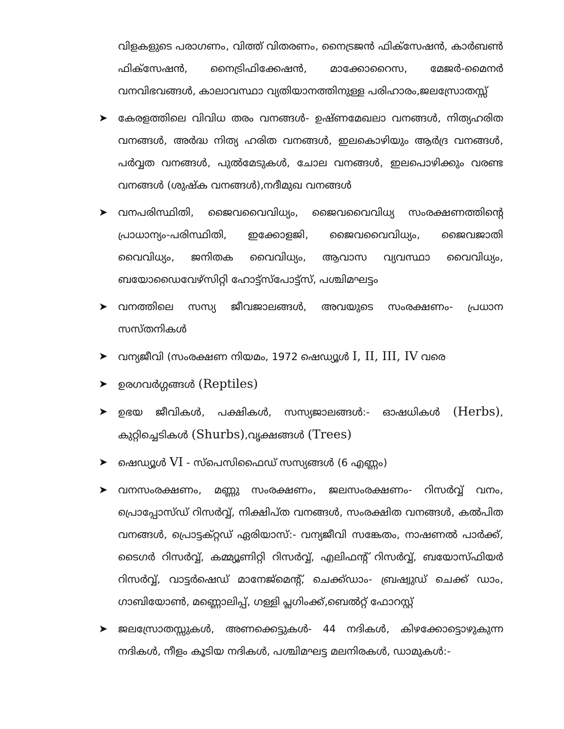വിളകളുടെ പരാഗണം, വിത്ത് വിതരണം, നൈട്രജൻ ഫിക്സേഷൻ, കാർബൺ ഫിക്സേഷൻ, നൈട്രിഫിക്കേഷൻ, മാക്കോറൈസ, മേജർ-മൈനർ വനവിഭവങ്ങൾ, കാലാവസ്ഥാ വ്യതിയാനത്തിനുള്ള പരിഹാരം,ജലസ്രോതസ്സ്
➤ കേരളത്തിലെ വിവിധ തരം വനങ്ങൾ- ഉഷ്ണമേഖലാ വനങ്ങൾ, നിത്യഹരിത വനങ്ങൾ, അർദ്ധ നിത്യ ഹരിത വനങ്ങൾ, ഇലകൊഴിയും ആർദ്ര വനങ്ങൾ, പർവ്വത വനങ്ങൾ, പുൽമേടുകൾ, ചോല വനങ്ങൾ, ഇലപൊഴിക്കും വരണ്ട വനങ്ങൾ (ശുഷ്ക വനങ്ങൾ),നദീമുഖ വനങ്ങൾ
➤ വനപരിസ്ഥിതി, ജൈവവൈവിധ്യം, ജൈവവൈവിധ്യ സംരക്ഷണത്തിന്റെ പ്രാധാന്യം-പരിസ്ഥിതി, ഇക്കോളജി, ജൈവവൈവിധ്യം, ജൈവജാതി വൈവിധ്യം, ജനിതക വൈവിധ്യം, ആവാസ വ്യവസ്ഥാ വൈവിധ്യം, ബയോഡൈവേഴ്സിറ്റി ഹോട്ട്സ്പോട്ട്സ്, പശ്ചിമഘട്ടം
➤ വനത്തിലെ സസ്യ ജീവജാലങ്ങൾ, അവയുടെ സംരക്ഷണം- പ്രധാന സസ്തനികൾ
➤ വന്യജീവി (സംരക്ഷണ നിയമം, 1972 ഷെഡ്യൂൾ I, II, III, IV വരെ
➤ ഉരഗവർഗ്ഗങ്ങൾ (Reptiles)
➤ ഉഭയ ജീവികൾ, പക്ഷികൾ, സസ്യജാലങ്ങൾ:- ഓഷധികൾ (Herbs), കുറ്റിച്ചെടികൾ (Shurbs),വൃക്ഷങ്ങൾ (Trees)
➤ ഷെഡ്യൂൾ VI - സ്പെസിഫൈഡ് സസ്യങ്ങൾ (6 എണ്ണം)
➤ വനസംരക്ഷണം, മണ്ണു സംരക്ഷണം, ജലസംരക്ഷണം- റിസർവ്വ് വനം, പ്രൊപ്പോസ്ഡ് റിസർവ്വ്, നിക്ഷിപ്ത വനങ്ങൾ, സംരക്ഷിത വനങ്ങൾ, കൽപിത വനങ്ങൾ, പ്രൊട്ടക്റ്റഡ് ഏരിയാസ്:- വന്യജീവി സങ്കേതം, നാഷണൽ പാർക്ക്, ടൈഗർ റിസർവ്വ്, കമ്മ്യൂണിറ്റി റിസർവ്വ്, എലിഫന്റ് റിസർവ്വ്, ബയോസ്ഫിയർ റിസർവ്വ്, വാട്ടർഷെഡ് മാനേജ്മെന്റ്, ചെക്ക്ഡാം- ബ്രഷ്വുഡ് ചെക്ക് ഡാം, ഗാബിയോൺ, മണ്ണൊലിപ്പ്, ഗള്ളി പ്ലഗിംക്ക്,ബെൽറ്റ് ഫോറസ്റ്റ്
➤ ജലസ്രോതസ്സുകൾ, അണക്കെട്ടുകൾ- 44 നദികൾ, കിഴക്കോട്ടൊഴുകുന്ന നദികൾ, നീളം കൂടിയ നദികൾ, പശ്ചിമഘട്ട മലനിരകൾ, ഡാമുകൾ:-